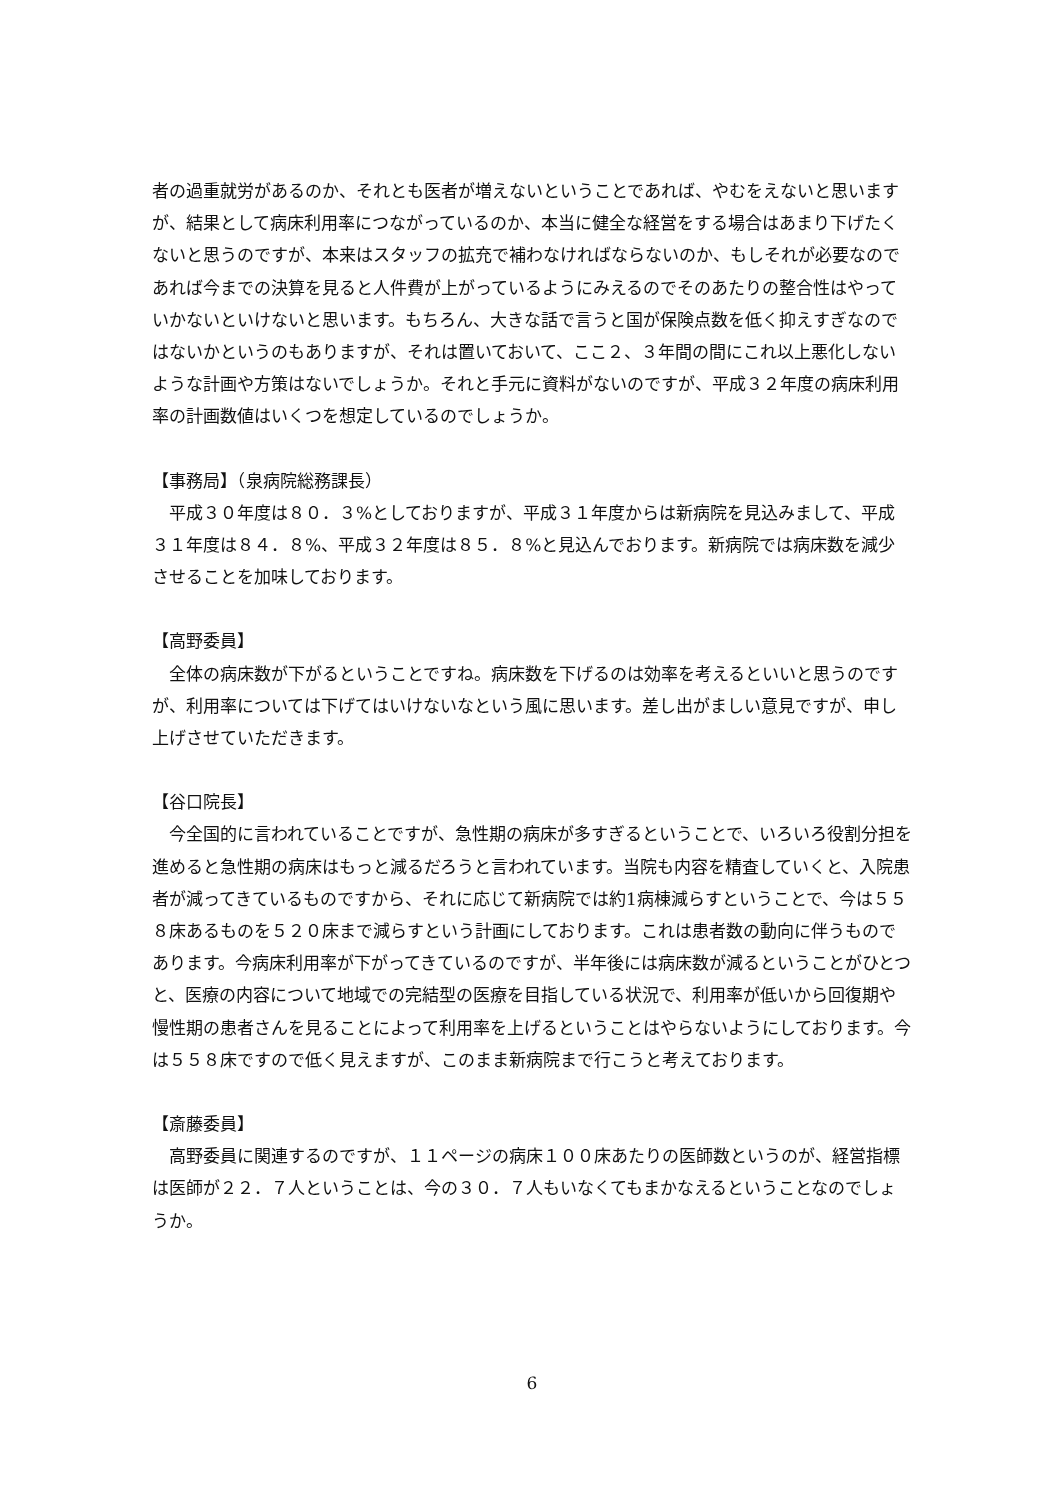者の過重就労があるのか、それとも医者が増えないということであれば、やむをえないと思いますが、結果として病床利用率につながっているのか、本当に健全な経営をする場合はあまり下げたくないと思うのですが、本来はスタッフの拡充で補わなければならないのか、もしそれが必要なのであれば今までの決算を見ると人件費が上がっているようにみえるのでそのあたりの整合性はやっていかないといけないと思います。もちろん、大きな話で言うと国が保険点数を低く抑えすぎなのではないかというのもありますが、それは置いておいて、ここ２、３年間の間にこれ以上悪化しないような計画や方策はないでしょうか。それと手元に資料がないのですが、平成３２年度の病床利用率の計画数値はいくつを想定しているのでしょうか。
【事務局】（泉病院総務課長）
平成３０年度は８０．３%としておりますが、平成３１年度からは新病院を見込みまして、平成３１年度は８４．８%、平成３２年度は８５．８%と見込んでおります。新病院では病床数を減少させることを加味しております。
【高野委員】
全体の病床数が下がるということですね。病床数を下げるのは効率を考えるといいと思うのですが、利用率については下げてはいけないなという風に思います。差し出がましい意見ですが、申し上げさせていただきます。
【谷口院長】
今全国的に言われていることですが、急性期の病床が多すぎるということで、いろいろ役割分担を進めると急性期の病床はもっと減るだろうと言われています。当院も内容を精査していくと、入院患者が減ってきているものですから、それに応じて新病院では約1病棟減らすということで、今は５５８床あるものを５２０床まで減らすという計画にしております。これは患者数の動向に伴うものであります。今病床利用率が下がってきているのですが、半年後には病床数が減るということがひとつと、医療の内容について地域での完結型の医療を目指している状況で、利用率が低いから回復期や慢性期の患者さんを見ることによって利用率を上げるということはやらないようにしております。今は５５８床ですので低く見えますが、このまま新病院まで行こうと考えております。
【斎藤委員】
高野委員に関連するのですが、１１ページの病床１００床あたりの医師数というのが、経営指標は医師が２２．７人ということは、今の３０．７人もいなくてもまかなえるということなのでしょうか。
6